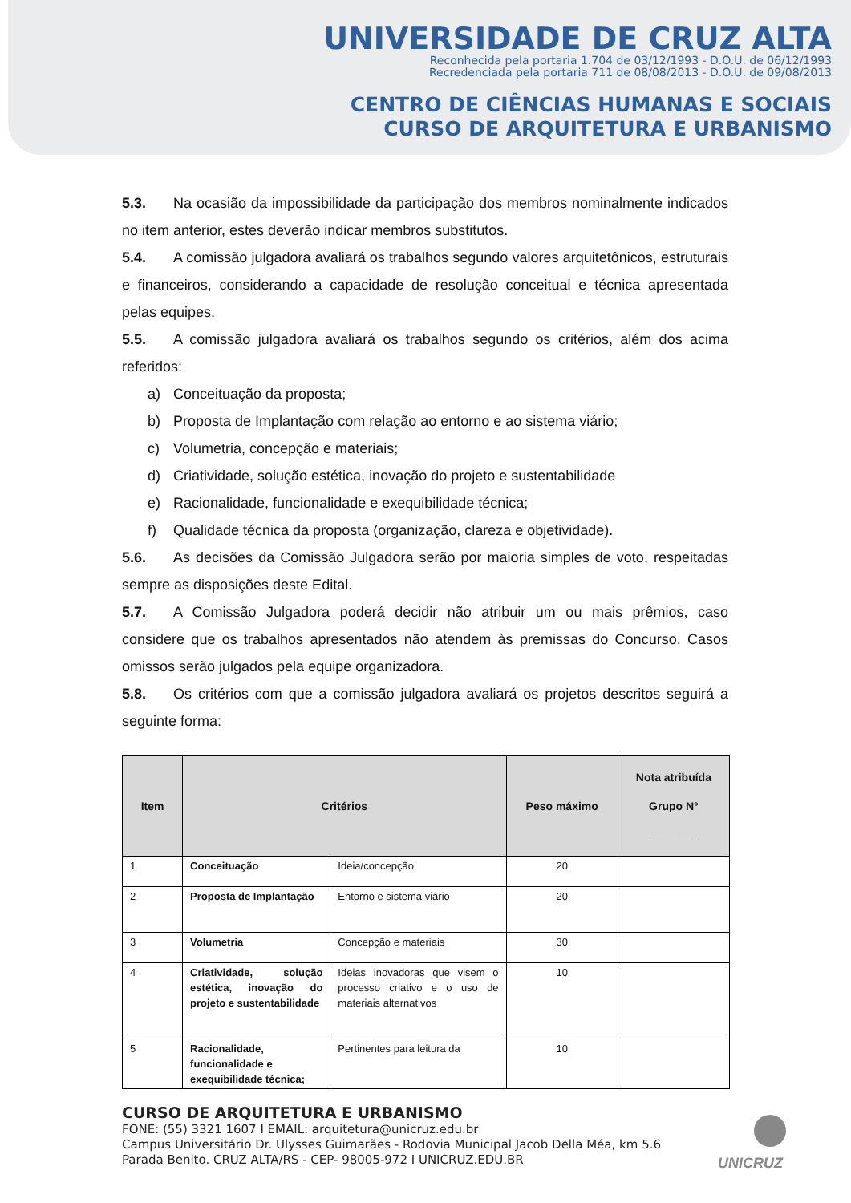UNIVERSIDADE DE CRUZ ALTA
Reconhecida pela portaria 1.704 de 03/12/1993 - D.O.U. de 06/12/1993
Recredenciada pela portaria 711 de 08/08/2013 - D.O.U. de 09/08/2013
CENTRO DE CIÊNCIAS HUMANAS E SOCIAIS
CURSO DE ARQUITETURA E URBANISMO
5.3. Na ocasião da impossibilidade da participação dos membros nominalmente indicados no item anterior, estes deverão indicar membros substitutos.
5.4. A comissão julgadora avaliará os trabalhos segundo valores arquitetônicos, estruturais e financeiros, considerando a capacidade de resolução conceitual e técnica apresentada pelas equipes.
5.5. A comissão julgadora avaliará os trabalhos segundo os critérios, além dos acima referidos:
a) Conceituação da proposta;
b) Proposta de Implantação com relação ao entorno e ao sistema viário;
c) Volumetria, concepção e materiais;
d) Criatividade, solução estética, inovação do projeto e sustentabilidade
e) Racionalidade, funcionalidade e exequibilidade técnica;
f) Qualidade técnica da proposta (organização, clareza e objetividade).
5.6. As decisões da Comissão Julgadora serão por maioria simples de voto, respeitadas sempre as disposições deste Edital.
5.7. A Comissão Julgadora poderá decidir não atribuir um ou mais prêmios, caso considere que os trabalhos apresentados não atendem às premissas do Concurso. Casos omissos serão julgados pela equipe organizadora.
5.8. Os critérios com que a comissão julgadora avaliará os projetos descritos seguirá a seguinte forma:
| Item | Critérios | | Peso máximo | Nota atribuída Grupo N° ________ |
| --- | --- | --- | --- | --- |
| 1 | Conceituação | Ideia/concepção | 20 | |
| 2 | Proposta de Implantação | Entorno e sistema viário | 20 | |
| 3 | Volumetria | Concepção e materiais | 30 | |
| 4 | Criatividade, solução estética, inovação do projeto e sustentabilidade | Ideias inovadoras que visem o processo criativo e o uso de materiais alternativos | 10 | |
| 5 | Racionalidade, funcionalidade e exequibilidade técnica; | Pertinentes para leitura da | 10 | |
CURSO DE ARQUITETURA E URBANISMO
FONE: (55) 3321 1607 I EMAIL: arquitetura@unicruz.edu.br
Campus Universitário Dr. Ulysses Guimarães - Rodovia Municipal Jacob Della Méa, km 5.6
Parada Benito. CRUZ ALTA/RS - CEP- 98005-972 I UNICRUZ.EDU.BR
UNICRUZ